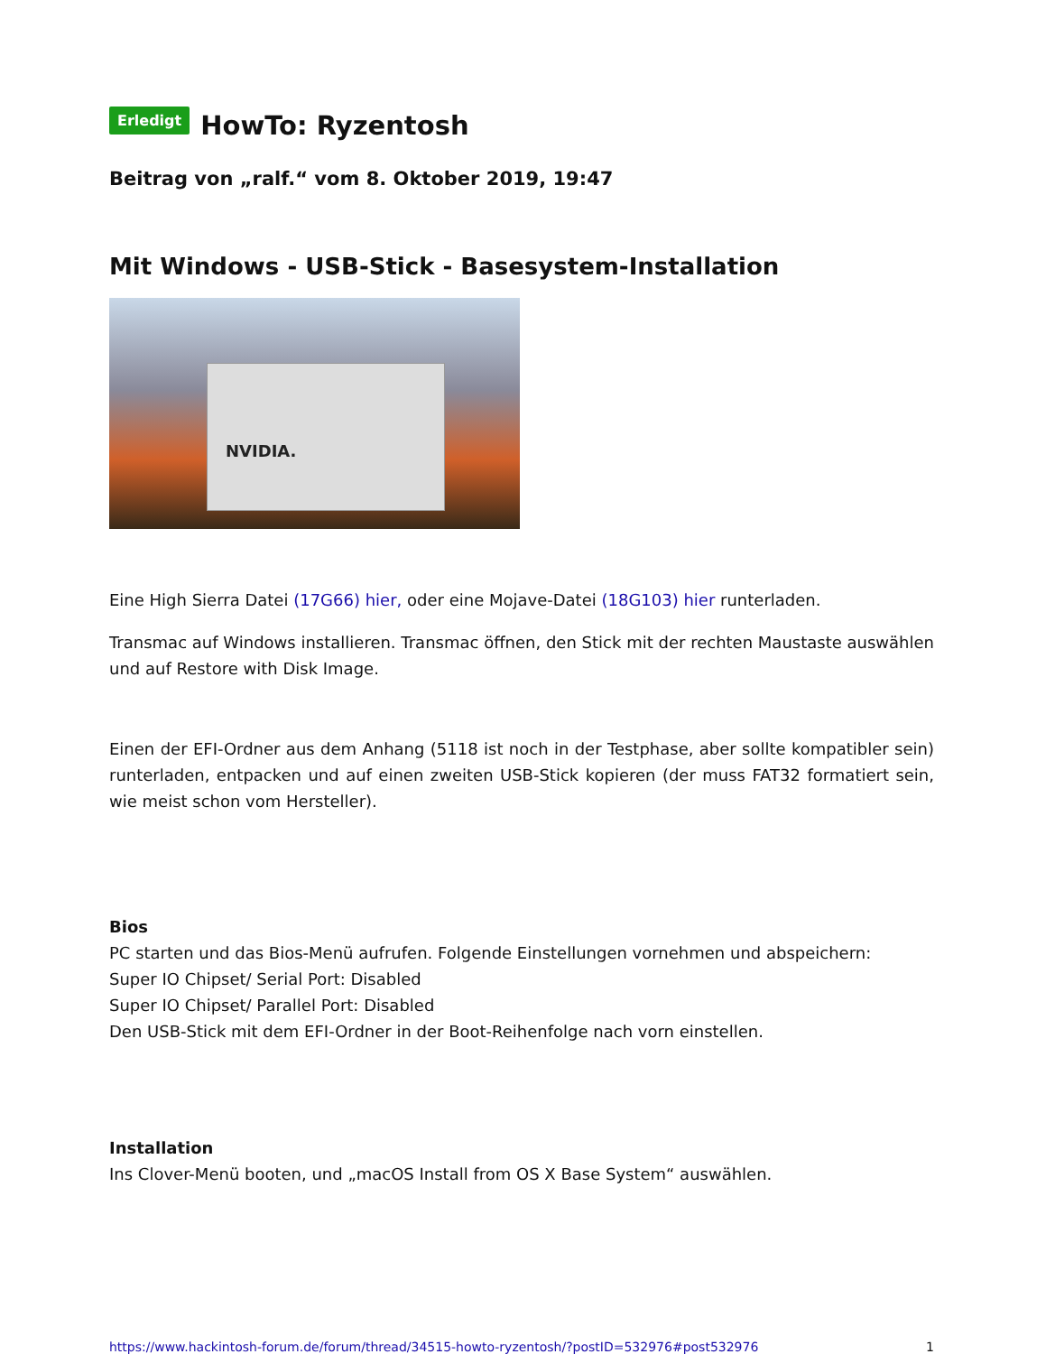Erledigt HowTo: Ryzentosh
Beitrag von „ralf.“ vom 8. Oktober 2019, 19:47
Mit Windows - USB-Stick - Basesystem-Installation
NVIDIA.
Eine High Sierra Datei (17G66) hier, oder eine Mojave-Datei (18G103) hier runterladen.
Transmac auf Windows installieren. Transmac öffnen, den Stick mit der rechten Maustaste auswählen und auf Restore with Disk Image.
Einen der EFI-Ordner aus dem Anhang (5118 ist noch in der Testphase, aber sollte kompatibler sein) runterladen, entpacken und auf einen zweiten USB-Stick kopieren (der muss FAT32 formatiert sein, wie meist schon vom Hersteller).
Bios
PC starten und das Bios-Menü aufrufen. Folgende Einstellungen vornehmen und abspeichern:
Super IO Chipset/ Serial Port: Disabled
Super IO Chipset/ Parallel Port: Disabled
Den USB-Stick mit dem EFI-Ordner in der Boot-Reihenfolge nach vorn einstellen.
Installation
Ins Clover-Menü booten, und „macOS Install from OS X Base System“ auswählen.
https://www.hackintosh-forum.de/forum/thread/34515-howto-ryzentosh/?postID=532976#post532976 1